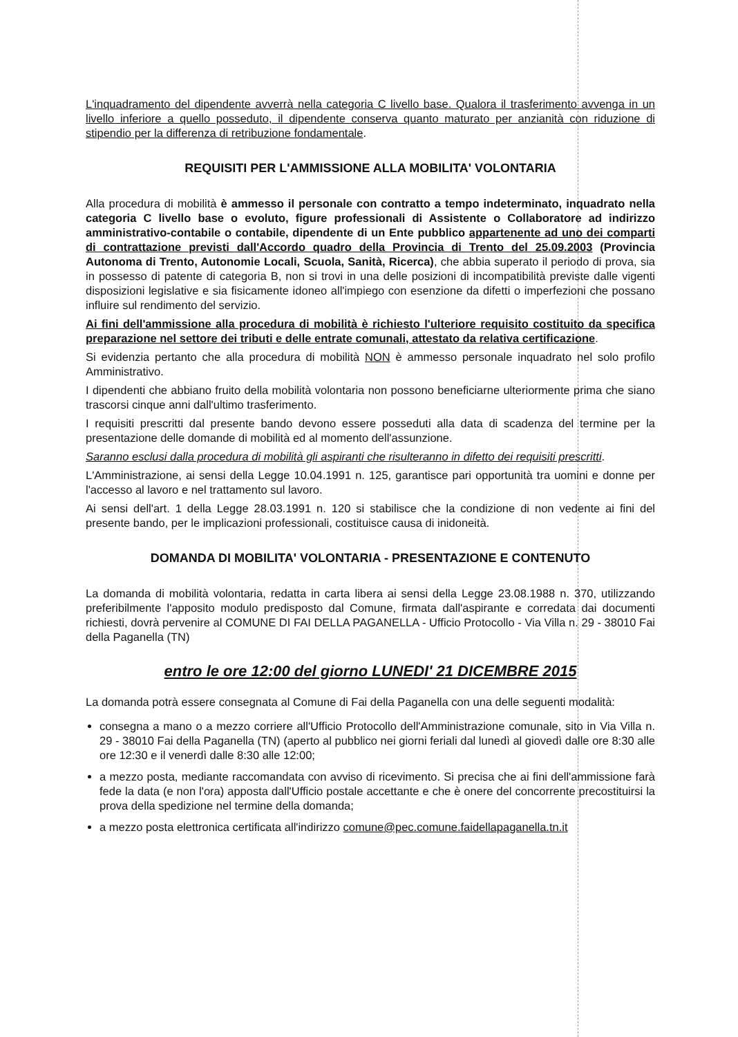L'inquadramento del dipendente avverrà nella categoria C livello base. Qualora il trasferimento avvenga in un livello inferiore a quello posseduto, il dipendente conserva quanto maturato per anzianità con riduzione di stipendio per la differenza di retribuzione fondamentale.
REQUISITI PER L'AMMISSIONE ALLA MOBILITA' VOLONTARIA
Alla procedura di mobilità è ammesso il personale con contratto a tempo indeterminato, inquadrato nella categoria C livello base o evoluto, figure professionali di Assistente o Collaboratore ad indirizzo amministrativo-contabile o contabile, dipendente di un Ente pubblico appartenente ad uno dei comparti di contrattazione previsti dall'Accordo quadro della Provincia di Trento del 25.09.2003 (Provincia Autonoma di Trento, Autonomie Locali, Scuola, Sanità, Ricerca), che abbia superato il periodo di prova, sia in possesso di patente di categoria B, non si trovi in una delle posizioni di incompatibilità previste dalle vigenti disposizioni legislative e sia fisicamente idoneo all'impiego con esenzione da difetti o imperfezioni che possano influire sul rendimento del servizio.
Ai fini dell'ammissione alla procedura di mobilità è richiesto l'ulteriore requisito costituito da specifica preparazione nel settore dei tributi e delle entrate comunali, attestato da relativa certificazione.
Si evidenzia pertanto che alla procedura di mobilità NON è ammesso personale inquadrato nel solo profilo Amministrativo.
I dipendenti che abbiano fruito della mobilità volontaria non possono beneficiarne ulteriormente prima che siano trascorsi cinque anni dall'ultimo trasferimento.
I requisiti prescritti dal presente bando devono essere posseduti alla data di scadenza del termine per la presentazione delle domande di mobilità ed al momento dell'assunzione.
Saranno esclusi dalla procedura di mobilità gli aspiranti che risulteranno in difetto dei requisiti prescritti.
L'Amministrazione, ai sensi della Legge 10.04.1991 n. 125, garantisce pari opportunità tra uomini e donne per l'accesso al lavoro e nel trattamento sul lavoro.
Ai sensi dell'art. 1 della Legge 28.03.1991 n. 120 si stabilisce che la condizione di non vedente ai fini del presente bando, per le implicazioni professionali, costituisce causa di inidoneità.
DOMANDA DI MOBILITA' VOLONTARIA - PRESENTAZIONE E CONTENUTO
La domanda di mobilità volontaria, redatta in carta libera ai sensi della Legge 23.08.1988 n. 370, utilizzando preferibilmente l'apposito modulo predisposto dal Comune, firmata dall'aspirante e corredata dai documenti richiesti, dovrà pervenire al COMUNE DI FAI DELLA PAGANELLA - Ufficio Protocollo - Via Villa n. 29 - 38010 Fai della Paganella (TN)
entro le ore 12:00 del giorno LUNEDI' 21 DICEMBRE 2015
La domanda potrà essere consegnata al Comune di Fai della Paganella con una delle seguenti modalità:
consegna a mano o a mezzo corriere all'Ufficio Protocollo dell'Amministrazione comunale, sito in Via Villa n. 29 - 38010 Fai della Paganella (TN) (aperto al pubblico nei giorni feriali dal lunedì al giovedì dalle ore 8:30 alle ore 12:30 e il venerdì dalle 8:30 alle 12:00;
a mezzo posta, mediante raccomandata con avviso di ricevimento. Si precisa che ai fini dell'ammissione farà fede la data (e non l'ora) apposta dall'Ufficio postale accettante e che è onere del concorrente precostituirsi la prova della spedizione nel termine della domanda;
a mezzo posta elettronica certificata all'indirizzo comune@pec.comune.faidellapaganella.tn.it